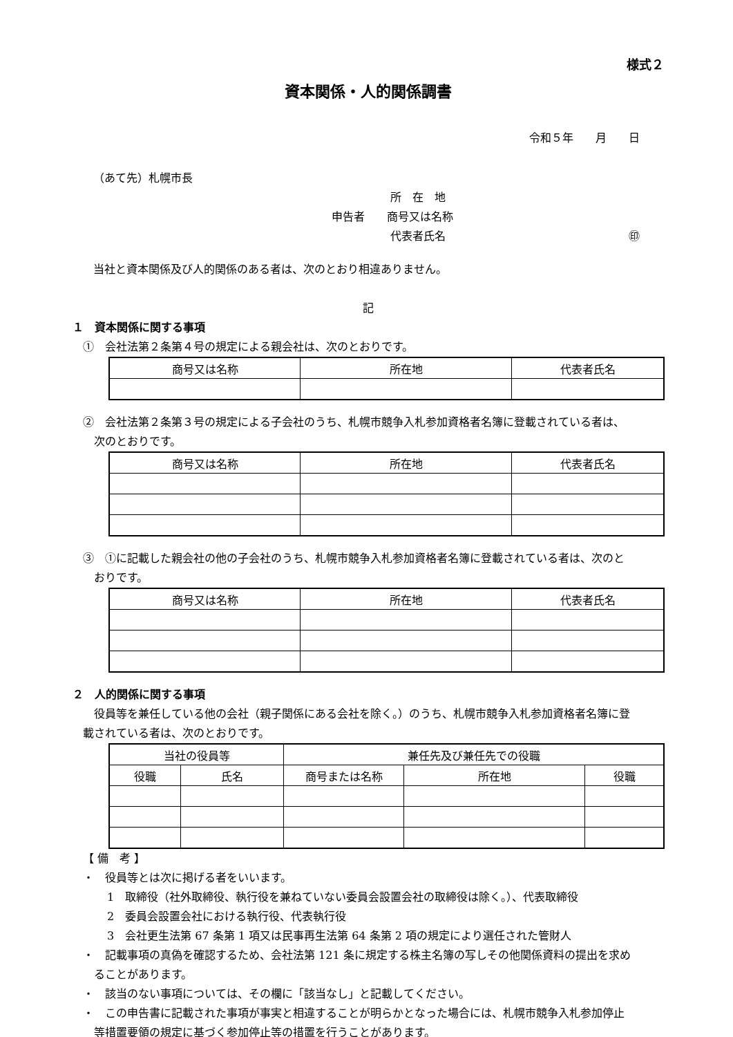様式２
資本関係・人的関係調書
令和５年　　月　　日
（あて先）札幌市長
所　在　地
申告者　　商号又は名称
代表者氏名 ㊞
当社と資本関係及び人的関係のある者は、次のとおり相違ありません。
記
１　資本関係に関する事項
①　会社法第２条第４号の規定による親会社は、次のとおりです。
| 商号又は名称 | 所在地 | 代表者氏名 |
| --- | --- | --- |
②　会社法第２条第３号の規定による子会社のうち、札幌市競争入札参加資格者名簿に登載されている者は、
　次のとおりです。
| 商号又は名称 | 所在地 | 代表者氏名 |
| --- | --- | --- |
③　①に記載した親会社の他の子会社のうち、札幌市競争入札参加資格者名簿に登載されている者は、次のと
　おりです。
| 商号又は名称 | 所在地 | 代表者氏名 |
| --- | --- | --- |
２　人的関係に関する事項
　役員等を兼任している他の会社（親子関係にある会社を除く。）のうち、札幌市競争入札参加資格者名簿に登
載されている者は、次のとおりです。
| 当社の役員等 | | 兼任先及び兼任先での役職 | | |
| --- | --- | --- | --- | --- |
| 役職 | 氏名 | 商号または名称 | 所在地 | 役職 |
【 備　考 】
・　役員等とは次に掲げる者をいいます。
1　取締役（社外取締役、執行役を兼ねていない委員会設置会社の取締役は除く。）、代表取締役
2　委員会設置会社における執行役、代表執行役
3　会社更生法第 67 条第 1 項又は民事再生法第 64 条第 2 項の規定により選任された管財人
・　記載事項の真偽を確認するため、会社法第 121 条に規定する株主名簿の写しその他関係資料の提出を求め
　ることがあります。
・　該当のない事項については、その欄に「該当なし」と記載してください。
・　この申告書に記載された事項が事実と相違することが明らかとなった場合には、札幌市競争入札参加停止
　等措置要領の規定に基づく参加停止等の措置を行うことがあります。